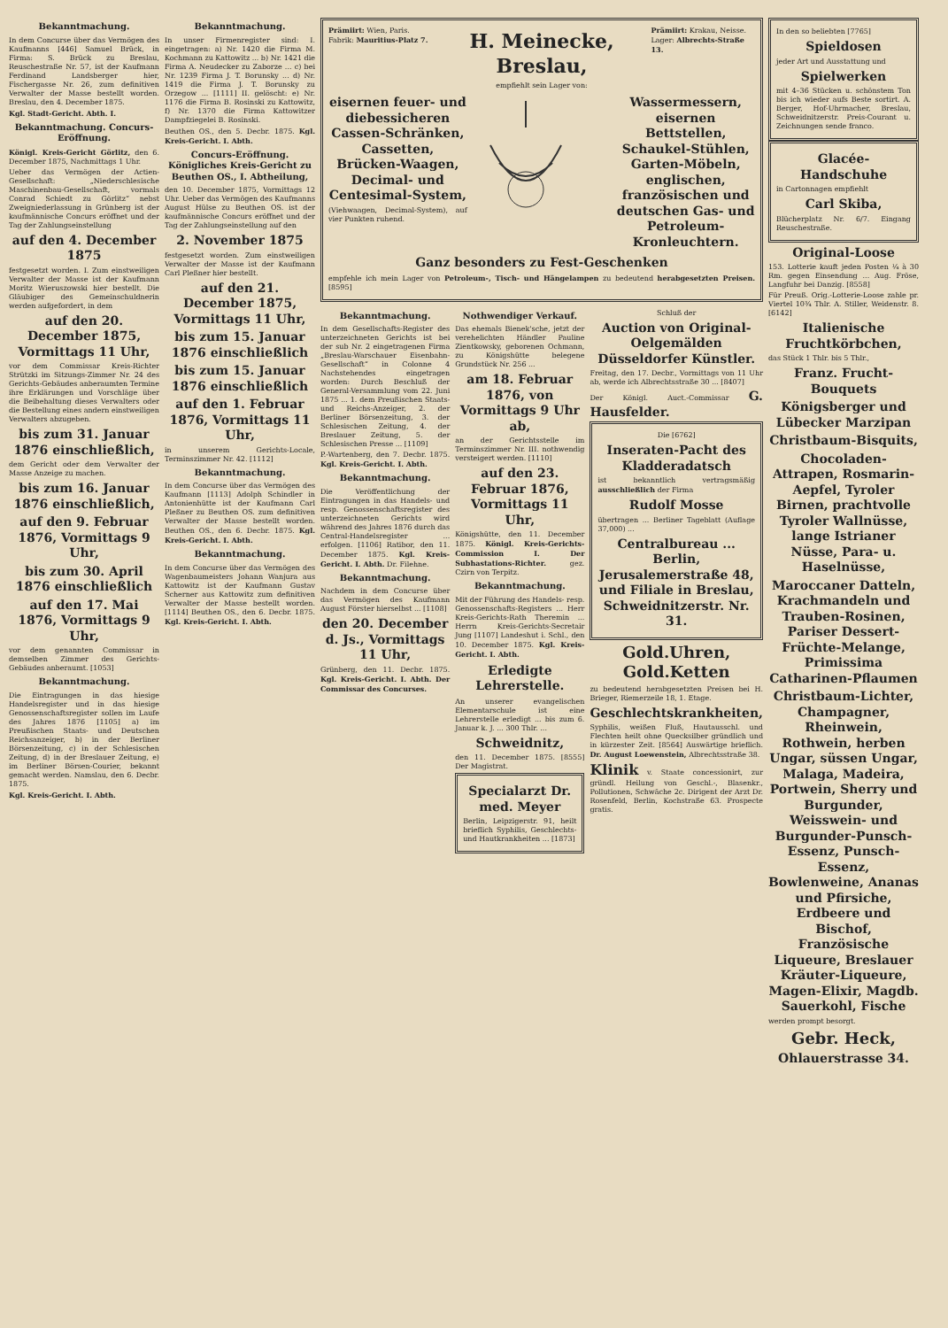Bekanntmachung.
In dem Concurse über das Vermögen des Kaufmanns [446] Samuel Brück, in Firma: S. Brück zu Breslau, Reuschestraße Nr. 57, ist der Kaufmann Ferdinand Landsberger hier, Fischergasse Nr. 26, zum definitiven Verwalter der Masse bestellt worden. Breslau, den 4. December 1875.
Kgl. Stadt-Gericht. Abth. I.
Bekanntmachung. Concurs-Eröffnung.
Königl. Kreis-Gericht Görlitz, den 6. December 1875, Nachmittags 1 Uhr.
Ueber das Vermögen der Actien-Gesellschaft: „Niederschlesische Maschinenbau-Gesellschaft, vormals Conrad Schiedt zu Görlitz“ nebst Zweigniederlassung in Grünberg ist der kaufmännische Concurs eröffnet und der Tag der Zahlungseinstellung
auf den 4. December 1875
festgesetzt worden. I. Zum einstweiligen Verwalter der Masse ist der Kaufmann Moritz Wieruszowski hier bestellt. Die Gläubiger des Gemeinschuldnerin werden aufgefordert, in dem
auf den 20. December 1875, Vormittags 11 Uhr,
vor dem Commissar Kreis-Richter Strützki im Sitzungs-Zimmer Nr. 24 des Gerichts-Gebäudes anberaumten Termine ihre Erklärungen und Vorschläge über die Beibehaltung dieses Verwalters oder die Bestellung eines andern einstweiligen Verwalters abzugeben.
bis zum 31. Januar 1876 einschließlich,
dem Gericht oder dem Verwalter der Masse Anzeige zu machen.
bis zum 16. Januar 1876 einschließlich,
auf den 9. Februar 1876, Vormittags 9 Uhr,
bis zum 30. April 1876 einschließlich
auf den 17. Mai 1876, Vormittags 9 Uhr,
vor dem genannten Commissar in demselben Zimmer des Gerichts-Gebäudes anberaumt. [1053]
Bekanntmachung.
Die Eintragungen in das hiesige Handelsregister und in das hiesige Genossenschaftsregister sollen im Laufe des Jahres 1876 [1105] a) im Preußischen Staats- und Deutschen Reichsanzeiger, b) in der Berliner Börsenzeitung, c) in der Schlesischen Zeitung, d) in der Breslauer Zeitung, e) im Berliner Börsen-Courier, bekannt gemacht werden. Namslau, den 6. Decbr. 1875.
Kgl. Kreis-Gericht. I. Abth.
Bekanntmachung.
In unser Firmenregister sind: I. eingetragen: a) Nr. 1420 die Firma M. Kochmann zu Kattowitz ... b) Nr. 1421 die Firma A. Neudecker zu Zaborze ... c) bei Nr. 1239 Firma J. T. Borunsky ... d) Nr. 1419 die Firma J. T. Borunsky zu Orzegow ... [1111] II. gelöscht: e) Nr. 1176 die Firma B. Rosinski zu Kattowitz, f) Nr. 1370 die Firma Kattowitzer Dampfziegelei B. Rosinski.
Beuthen OS., den 5. Decbr. 1875. Kgl. Kreis-Gericht. I. Abth.
Concurs-Eröffnung. Königliches Kreis-Gericht zu Beuthen OS., I. Abtheilung,
den 10. December 1875, Vormittags 12 Uhr. Ueber das Vermögen des Kaufmanns August Hülse zu Beuthen OS. ist der kaufmännische Concurs eröffnet und der Tag der Zahlungseinstellung auf den
2. November 1875
festgesetzt worden. Zum einstweiligen Verwalter der Masse ist der Kaufmann Carl Pleßner hier bestellt.
auf den 21. December 1875, Vormittags 11 Uhr,
bis zum 15. Januar 1876 einschließlich
bis zum 15. Januar 1876 einschließlich
auf den 1. Februar 1876, Vormittags 11 Uhr,
in unserem Gerichts-Locale, Terminszimmer Nr. 42. [1112]
Bekanntmachung.
In dem Concurse über das Vermögen des Kaufmann [1113] Adolph Schindler in Antonienhütte ist der Kaufmann Carl Pleßner zu Beuthen OS. zum definitiven Verwalter der Masse bestellt worden. Beuthen OS., den 6. Decbr. 1875. Kgl. Kreis-Gericht. I. Abth.
Bekanntmachung.
In dem Concurse über das Vermögen des Wagenbaumeisters Johann Wanjura aus Kattowitz ist der Kaufmann Gustav Scherner aus Kattowitz zum definitiven Verwalter der Masse bestellt worden. [1114] Beuthen OS., den 6. Decbr. 1875. Kgl. Kreis-Gericht. I. Abth.
Prämiirt: Wien, Paris. Fabrik: Mauritius-Platz 7.
H. Meinecke, Breslau,
empfiehlt sein Lager von:
Prämiirt: Krakau, Neisse. Lager: Albrechts-Straße 13.
eisernen feuer- und diebessicheren Cassen-Schränken, Cassetten, Brücken-Waagen, Decimal- und Centesimal-System,
(Viehwaagen, Decimal-System), auf vier Punkten ruhend.
Wassermessern, eisernen Bettstellen, Schaukel-Stühlen, Garten-Möbeln, englischen, französischen und deutschen Gas- und Petroleum-Kronleuchtern.
Ganz besonders zu Fest-Geschenken
empfehle ich mein Lager von Petroleum-, Tisch- und Hängelampen zu bedeutend herabgesetzten Preisen. [8595]
Bekanntmachung.
In dem Gesellschafts-Register des unterzeichneten Gerichts ist bei der sub Nr. 2 eingetragenen Firma „Breslau-Warschauer Eisenbahn-Gesellschaft“ in Colonne 4 Nachstehendes eingetragen worden: Durch Beschluß der General-Versammlung vom 22. Juni 1875 ... 1. dem Preußischen Staats- und Reichs-Anzeiger, 2. der Berliner Börsenzeitung, 3. der Schlesischen Zeitung, 4. der Breslauer Zeitung, 5. der Schlesischen Presse ... [1109]
P.-Wartenberg, den 7. Decbr. 1875. Kgl. Kreis-Gericht. I. Abth.
Bekanntmachung.
Die Veröffentlichung der Eintragungen in das Handels- und resp. Genossenschaftsregister des unterzeichneten Gerichts wird während des Jahres 1876 durch das Central-Handelsregister ... erfolgen. [1106] Ratibor, den 11. December 1875. Kgl. Kreis-Gericht. I. Abth. Dr. Filehne.
Bekanntmachung.
Nachdem in dem Concurse über das Vermögen des Kaufmann August Förster hierselbst ... [1108]
den 20. December d. Js., Vormittags 11 Uhr,
Grünberg, den 11. Decbr. 1875. Kgl. Kreis-Gericht. I. Abth. Der Commissar des Concurses.
Nothwendiger Verkauf.
Das ehemals Bienek'sche, jetzt der verehelichten Händler Pauline Zientkowsky, geborenen Ochmann, zu Königshütte belegene Grundstück Nr. 256 ...
am 18. Februar 1876, von Vormittags 9 Uhr ab,
an der Gerichtsstelle im Terminszimmer Nr. III. nothwendig versteigert werden. [1110]
auf den 23. Februar 1876, Vormittags 11 Uhr,
Königshütte, den 11. December 1875. Königl. Kreis-Gerichts-Commission I. Der Subhastations-Richter. gez. Czirn von Terpitz.
Bekanntmachung.
Mit der Führung des Handels- resp. Genossenschafts-Registers ... Herr Kreis-Gerichts-Rath Theremin ... Herrn Kreis-Gerichts-Secretair Jung [1107] Landeshut i. Schl., den 10. December 1875. Kgl. Kreis-Gericht. I. Abth.
Erledigte Lehrerstelle.
An unserer evangelischen Elementarschule ist eine Lehrerstelle erledigt ... bis zum 6. Januar k. J. ... 300 Thlr. ...
Schweidnitz,
den 11. December 1875. [8555] Der Magistrat.
Specialarzt Dr. med. Meyer
Berlin, Leipzigerstr. 91, heilt brieflich Syphilis, Geschlechts- und Hautkrankheiten ... [1873]
Schluß der
Auction von Original-Oelgemälden Düsseldorfer Künstler.
Freitag, den 17. Decbr., Vormittags von 11 Uhr ab, werde ich Albrechtsstraße 30 ... [8407]
Der Königl. Auct.-Commissar G. Hausfelder.
Die [6762]
Inseraten-Pacht des Kladderadatsch
ist bekanntlich vertragsmäßig ausschließlich der Firma
Rudolf Mosse
übertragen ... Berliner Tageblatt (Auflage 37,000) ...
Centralbureau ... Berlin, Jerusalemerstraße 48, und Filiale in Breslau, Schweidnitzerstr. Nr. 31.
Gold.Uhren, Gold.Ketten
zu bedeutend herabgesetzten Preisen bei H. Brieger, Riemerzeile 18, 1. Etage.
Geschlechtskrankheiten,
Syphilis, weißen Fluß, Hautausschl. und Flechten heilt ohne Quecksilber gründlich und in kürzester Zeit. [8564] Auswärtige brieflich. Dr. August Loewenstein, Albrechtsstraße 38.
Klinik v. Staate concessionirt, zur gründl. Heilung von Geschl.-, Blasenkr., Pollutionen, Schwäche 2c. Dirigent der Arzt Dr. Rosenfeld, Berlin, Kochstraße 63. Prospecte gratis.
In den so beliebten [7765]
Spieldosen
jeder Art und Ausstattung und
Spielwerken
mit 4–36 Stücken u. schönstem Ton bis ich wieder aufs Beste sortirt. A. Berger, Hof-Uhrmacher, Breslau, Schweidnitzerstr. Preis-Courant u. Zeichnungen sende franco.
Glacée-Handschuhe
in Cartonnagen empfiehlt
Carl Skiba,
Blücherplatz Nr. 6/7. Eingang Reuschestraße.
Original-Loose
153. Lotterie kauft jeden Posten ¼ à 30 Rm. gegen Einsendung ... Aug. Fröse, Langfuhr bei Danzig. [8558]
Für Preuß. Orig.-Lotterie-Loose zahle pr. Viertel 10¾ Thlr. A. Stiller, Weidenstr. 8. [6142]
Italienische Fruchtkörbchen,
das Stück 1 Thlr. bis 5 Thlr.,
Franz. Frucht-Bouquets
Königsberger und Lübecker Marzipan
Christbaum-Bisquits,
Chocoladen-Attrapen, Rosmarin-Aepfel, Tyroler Birnen, prachtvolle Tyroler Wallnüsse, lange Istrianer Nüsse, Para- u. Haselnüsse,
Maroccaner Datteln, Krachmandeln und Trauben-Rosinen, Pariser Dessert-Früchte-Melange, Primissima Catharinen-Pflaumen
Christbaum-Lichter, Champagner, Rheinwein, Rothwein, herben Ungar, süssen Ungar, Malaga, Madeira, Portwein, Sherry und Burgunder, Weisswein- und Burgunder-Punsch-Essenz, Punsch-Essenz, Bowlenweine, Ananas und Pfirsiche, Erdbeere und Bischof, Französische Liqueure, Breslauer Kräuter-Liqueure, Magen-Elixir, Magdb. Sauerkohl, Fische
werden prompt besorgt.
Gebr. Heck,
Ohlauerstrasse 34.